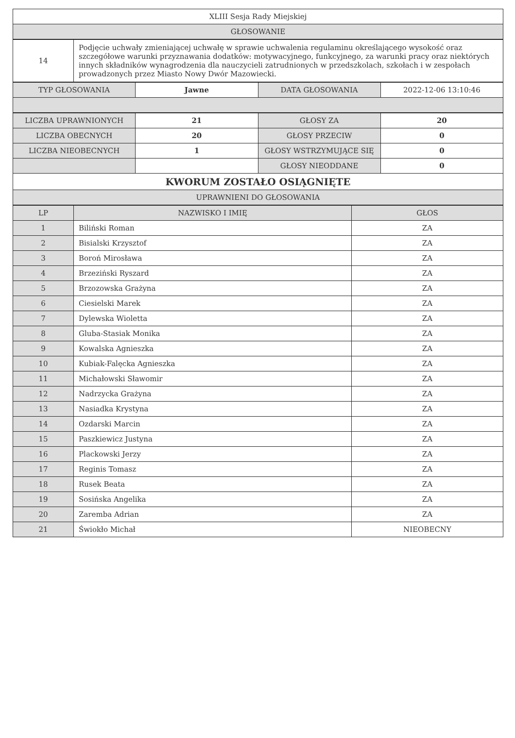| XLIII Sesja Rady Miejskiej |
| GŁOSOWANIE |
| 14 | Podjęcie uchwały zmieniającej uchwałę w sprawie uchwalenia regulaminu określającego wysokość oraz szczegółowe warunki przyznawania dodatków: motywacyjnego, funkcyjnego, za warunki pracy oraz niektórych innych składników wynagrodzenia dla nauczycieli zatrudnionych w przedszkolach, szkołach i w zespołach prowadzonych przez Miasto Nowy Dwór Mazowiecki. |
| TYP GŁOSOWANIA | Jawne | DATA GŁOSOWANIA | 2022-12-06 13:10:46 |
| LICZBA UPRAWNIONYCH | 21 | GŁOSY ZA | 20 |
| LICZBA OBECNYCH | 20 | GŁOSY PRZECIW | 0 |
| LICZBA NIEOBECNYCH | 1 | GŁOSY WSTRZYMUJĄCE SIĘ | 0 |
| | | GŁOSY NIEODDANE | 0 |
| KWORUM ZOSTAŁO OSIĄGNIĘTE | | | |
| UPRAWNIENI DO GŁOSOWANIA | | | |
| LP | NAZWISKO I IMIĘ | GŁOS |
| --- | --- | --- |
| 1 | Biliński Roman | ZA |
| 2 | Bisialski Krzysztof | ZA |
| 3 | Boroń Mirosława | ZA |
| 4 | Brzeziński Ryszard | ZA |
| 5 | Brzozowska Grażyna | ZA |
| 6 | Ciesielski Marek | ZA |
| 7 | Dylewska Wioletta | ZA |
| 8 | Gluba-Stasiak Monika | ZA |
| 9 | Kowalska Agnieszka | ZA |
| 10 | Kubiak-Falęcka Agnieszka | ZA |
| 11 | Michałowski Sławomir | ZA |
| 12 | Nadrzycka Grażyna | ZA |
| 13 | Nasiadka Krystyna | ZA |
| 14 | Ozdarski Marcin | ZA |
| 15 | Paszkiewicz Justyna | ZA |
| 16 | Plackowski Jerzy | ZA |
| 17 | Reginis Tomasz | ZA |
| 18 | Rusek Beata | ZA |
| 19 | Sosińska Angelika | ZA |
| 20 | Zaremba Adrian | ZA |
| 21 | Świokło Michał | NIEOBECNY |